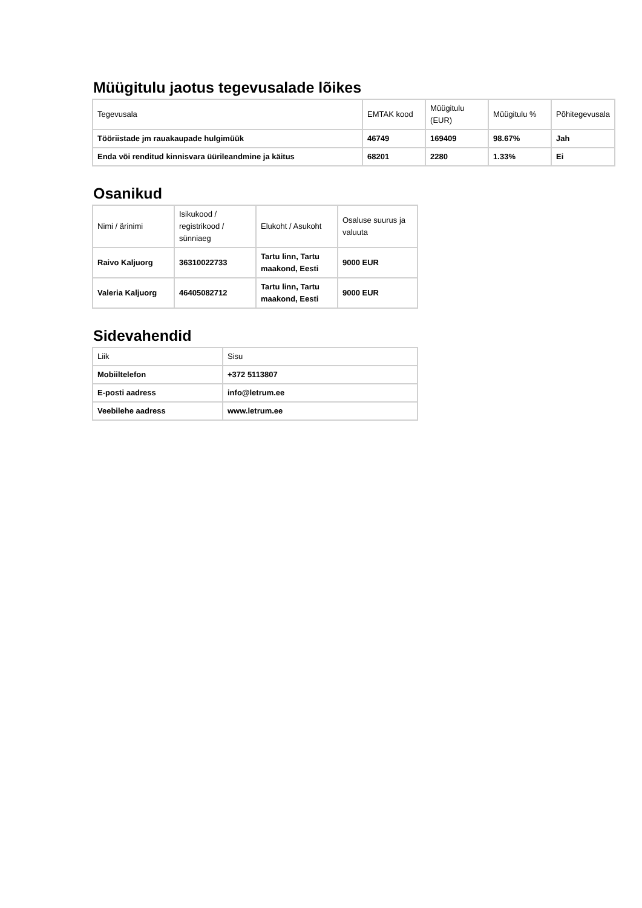Müügitulu jaotus tegevusalade lõikes
| Tegevusala | EMTAK kood | Müügitulu (EUR) | Müügitulu % | Põhitegevusala |
| --- | --- | --- | --- | --- |
| Tööriistade jm rauakaupade hulgimüük | 46749 | 169409 | 98.67% | Jah |
| Enda või renditud kinnisvara üürileandmine ja käitus | 68201 | 2280 | 1.33% | Ei |
Osanikud
| Nimi / ärinimi | Isikukood / registrikood / sünniaeg | Elukoht / Asukoht | Osaluse suurus ja valuuta |
| --- | --- | --- | --- |
| Raivo Kaljuorg | 36310022733 | Tartu linn, Tartu maakond, Eesti | 9000 EUR |
| Valeria Kaljuorg | 46405082712 | Tartu linn, Tartu maakond, Eesti | 9000 EUR |
Sidevahendid
| Liik | Sisu |
| --- | --- |
| Mobiiltelefon | +372 5113807 |
| E-posti aadress | info@letrum.ee |
| Veebilehe aadress | www.letrum.ee |